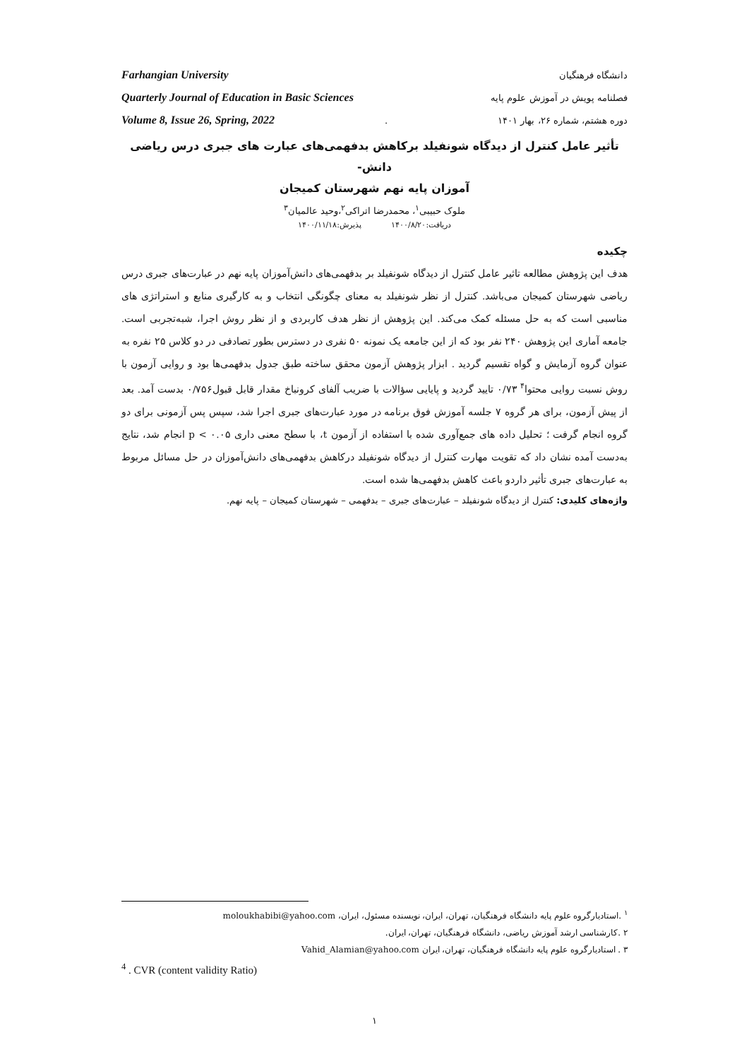Farhangian University دانشگاه فرهنگیان
Quarterly Journal of Education in Basic Sciences فصلنامه پویش در آموزش علوم پایه
Volume 8, Issue 26, Spring, 2022. دوره هشتم، شماره ۲۶، بهار ۱۴۰۱
تأثیر عامل کنترل از دیدگاه شونفیلد برکاهش بدفهمی‌های عبارت های جبری درس ریاضی دانش-
آموزان پایه نهم شهرستان کمیجان
ملوک حبیبی<sup>۱</sup>، محمدرضا اتراکی<sup>۲</sup>،وحید عالمیان<sup>۳</sup>
دریافت:۱۴۰۰/۸/۲۰ پذیرش:۱۴۰۰/۱۱/۱۸
چکیده
هدف این پژوهش مطالعه تاثیر عامل کنترل از دیدگاه شونفیلد بر بدفهمی‌های دانش‌آموزان پایه نهم در عبارت‌های جبری درس ریاضی شهرستان کمیجان می‌باشد. کنترل از نظر شونفیلد به معنای چگونگی انتخاب و به کارگیری منابع و استراتژی های مناسبی است که به حل مسئله کمک می‌کند. این پژوهش از نظر هدف کاربردی و از نظر روش اجرا، شبه‌تجربی است. جامعه آماری این پژوهش ۲۴۰ نفر بود که از این جامعه یک نمونه ۵۰ نفری در دسترس بطور تصادفی در دو کلاس ۲۵ نفره به عنوان گروه آزمایش و گواه تقسیم گردید . ابزار پژوهش آزمون محقق ساخته طبق جدول بدفهمی‌ها بود و روایی آزمون با روش نسبت روایی محتوا<sup>۴</sup> ۰/۷۳ تایید گردید و پایایی سؤالات با ضریب آلفای کرونباخ مقدار قابل قبول۰/۷۵۶ بدست آمد. بعد از پیش آزمون، برای هر گروه ۷ جلسه آموزش فوق برنامه در مورد عبارت‌های جبری اجرا شد، سپس پس آزمونی برای دو گروه انجام گرفت ؛ تحلیل داده های جمع‌آوری شده با استفاده از آزمون t، با سطح معنی داری ۰.۰۵ > p انجام شد، نتایج به‌دست آمده نشان داد که تقویت مهارت کنترل از دیدگاه شونفیلد درکاهش بدفهمی‌های دانش‌آموزان در حل مسائل مربوط به عبارت‌های جبری تأثیر داردو باعث کاهش بدفهمی‌ها شده است.
واژه‌های کلیدی: کنترل از دیدگاه شونفیلد – عبارت‌های جبری – بدفهمی – شهرستان کمیجان – پایه نهم.
<sup>۱</sup> .استادیارگروه علوم پایه دانشگاه فرهنگیان، تهران، ایران، نویسنده مسئول، ایران، moloukhabibi@yahoo.com
۲ .کارشناسی ارشد آموزش ریاضی، دانشگاه فرهنگیان، تهران، ایران.
۳ . استادیارگروه علوم پایه دانشگاه فرهنگیان، تهران، ایران Vahid_Alamian@yahoo.com
<sup>4</sup> . CVR (content validity Ratio)
۱